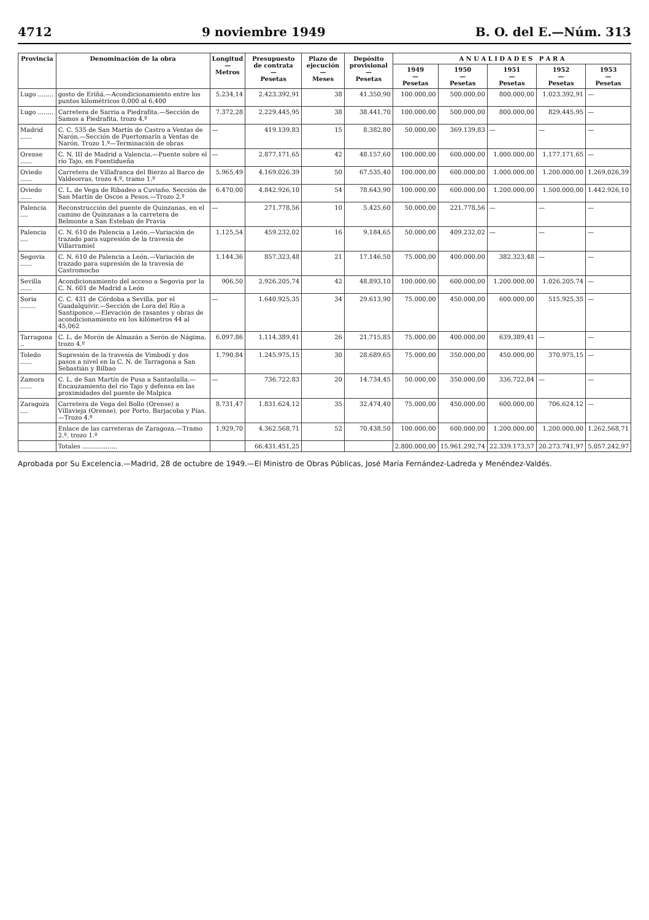4712 9 noviembre 1949 B. O. del E.—Núm. 313
| Provincia | Denominación de la obra | Longitud — Metros | Presupuesto de contrata — Pesetas | Plazo de ejecución — Meses | Depósito provisional — Pesetas | A N U A L I D A D E S P A R A | | | | |
| --- | --- | --- | --- | --- | --- | --- | --- | --- | --- | --- |
| | | | | | | 1949 — Pesetas | 1950 — Pesetas | 1951 — Pesetas | 1952 — Pesetas | 1953 — Pesetas |
| Lugo ........ | gosto de Eriñá.—Acondicionamiento entre los puntos kilométricos 0,000 al 6,400 | 5.234,14 | 2.423.392,91 | 38 | 41.350,90 | 100.000,00 | 500.000,00 | 800.000,00 | 1.023.392,91 | — |
| Lugo ........ | Carretera de Sarria a Piedrafita.—Sección de Samos a Piedrafita, trozo 4.º | 7.372,28 | 2.229.445,95 | 38 | 38.441,70 | 100.000,00 | 500.000,00 | 800.000,00 | 829.445,95 | — |
| Madrid ...... | C. C. 535 de San Martín de Castro a Ventas de Narón.—Sección de Puertomarín a Ventas de Narón. Trozo 1.º—Terminación de obras | — | 419.139,83 | 15 | 8.382,80 | 50.000,00 | 369.139,83 | — | — | — |
| Orense ...... | C. N. III de Madrid a Valencia.—Puente sobre el río Tajo, en Fuentidueña | — | 2.877.171,65 | 42 | 48.157,60 | 100.000,00 | 600.000,00 | 1.000.000,00 | 1.177.171,65 | — |
| Oviedo ...... | Carretera de Villafranca del Bierzo al Barco de Valdeorras, trozo 4.º, tramo 1.º | 5.965,49 | 4.169.026,39 | 50 | 67.535,40 | 100.000,00 | 600.000,00 | 1.000.000,00 | 1.200.000,00 | 1.269.026,39 |
| Oviedo ...... | C. L. de Vega de Ribadeo a Cuviaño. Sección de San Martín de Oscos a Pesos.—Trozo 2.º | 6.470,00 | 4.842.926,10 | 54 | 78.643,90 | 100.000,00 | 600.000,00 | 1.200.000,00 | 1.500.000,00 | 1.442.926,10 |
| Palencia .... | Reconstrucción del puente de Quinzanas, en el camino de Quinzanas a la carretera de Belmonte a San Esteban de Pravia | — | 271.778,56 | 10 | 5.425,60 | 50.000,00 | 221.778,56 | — | — | — |
| Palencia .... | C. N. 610 de Palencia a León.—Variación de trazado para supresión de la travesía de Villarramiel | 1.125,54 | 459.232,02 | 16 | 9.184,65 | 50.000,00 | 409.232,02 | — | — | — |
| Segovia ...... | C. N. 610 de Palencia a León.—Variación de trazado para supresión de la travesía de Castromocho | 1.144,36 | 857.323,48 | 21 | 17.146,50 | 75.000,00 | 400.000,00 | 382.323,48 | — | — |
| Sevilla ...... | Acondicionamiento del acceso a Segovia por la C. N. 601 de Madrid a León | 906,50 | 2.926.205,74 | 42 | 48.893,10 | 100.000,00 | 600.000,00 | 1.200.000,00 | 1.026.205,74 | — |
| Soria ........ | C. C. 431 de Córdoba a Sevilla, por el Guadalquivir.—Sección de Lora del Río a Santiponce.—Elevación de rasantes y obras de acondicionamiento en los kilómetros 44 al 45,062 | — | 1.640.925,35 | 34 | 29.613,90 | 75.000,00 | 450.000,00 | 600.000,00 | 515.925,35 | — |
| Tarragona .. | C. L. de Morón de Almazán a Serón de Nágima, trozo 4.º | 6.097,86 | 1.114.389,41 | 26 | 21.715,85 | 75.000,00 | 400.000,00 | 639.389,41 | — | — |
| Toledo ...... | Supresión de la travesía de Vimbodí y dos pasos a nivel en la C. N. de Tarragona a San Sebastián y Bilbao | 1.790,84 | 1.245.975,15 | 30 | 28.689,65 | 75.000,00 | 350.000,00 | 450.000,00 | 370.975,15 | — |
| Zamora ...... | C. L. de San Martín de Pusa a Santaolalla.—Encauzamiento del río Tajo y defensa en las proximidades del puente de Malpica | — | 736.722,83 | 20 | 14.734,45 | 50.000,00 | 350.000,00 | 336.722,84 | — | — |
| Zaragoza .... | Carretera de Vega del Bollo (Orense) a Villavieja (Orense), por Porto, Barjacoba y Pías.—Trozo 4.º | 8.731,47 | 1.831.624,12 | 35 | 32.474,40 | 75.000,00 | 450.000,00 | 600.000,00 | 706.624,12 | — |
| | Enlace de las carreteras de Zaragoza.—Tramo 2.º, trozo 1.º | 1.929,70 | 4.362.568,71 | 52 | 70.438,50 | 100.000,00 | 600.000,00 | 1.200.000,00 | 1.200.000,00 | 1.262.568,71 |
| | Totales .................. | | 66.431.451,25 | | | 2.800.000,00 | 15.961.292,74 | 22.339.173,57 | 20.273.741,97 | 5.057.242,97 |
Aprobada por Su Excelencia.—Madrid, 28 de octubre de 1949.—El Ministro de Obras Públicas, José María Fernández-Ladreda y Menéndez-Valdés.